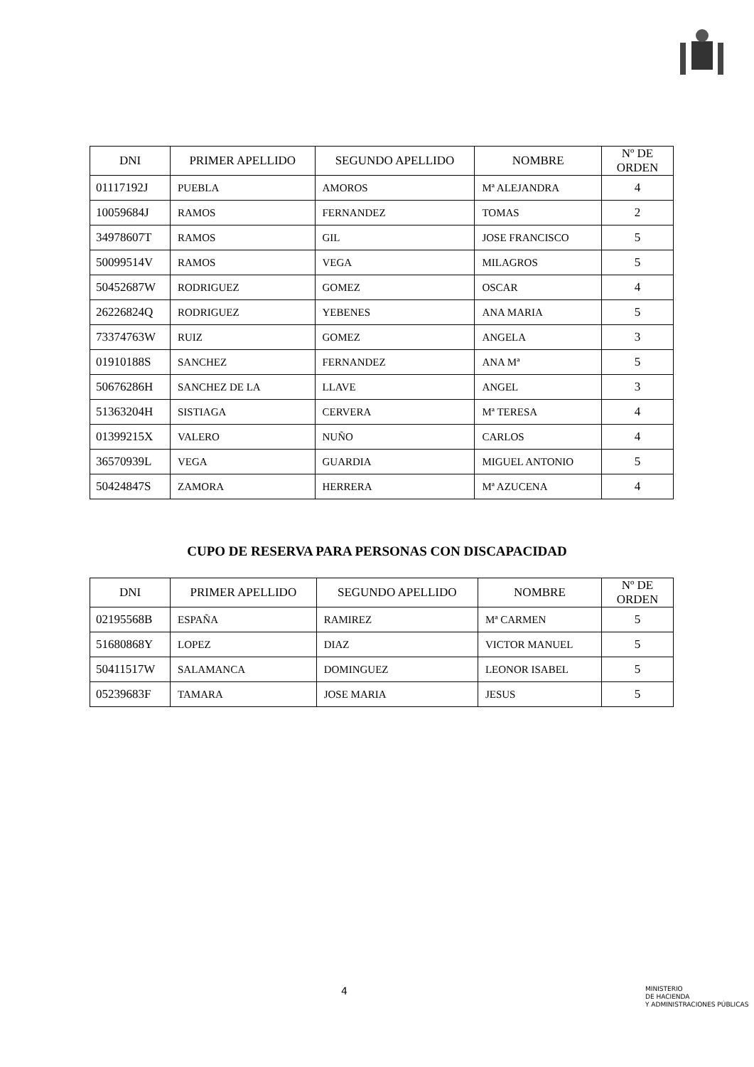| DNI | PRIMER APELLIDO | SEGUNDO APELLIDO | NOMBRE | Nº DE ORDEN |
| --- | --- | --- | --- | --- |
| 01117192J | PUEBLA | AMOROS | Mª ALEJANDRA | 4 |
| 10059684J | RAMOS | FERNANDEZ | TOMAS | 2 |
| 34978607T | RAMOS | GIL | JOSE FRANCISCO | 5 |
| 50099514V | RAMOS | VEGA | MILAGROS | 5 |
| 50452687W | RODRIGUEZ | GOMEZ | OSCAR | 4 |
| 26226824Q | RODRIGUEZ | YEBENES | ANA MARIA | 5 |
| 73374763W | RUIZ | GOMEZ | ANGELA | 3 |
| 01910188S | SANCHEZ | FERNANDEZ | ANA Mª | 5 |
| 50676286H | SANCHEZ DE LA | LLAVE | ANGEL | 3 |
| 51363204H | SISTIAGA | CERVERA | Mª TERESA | 4 |
| 01399215X | VALERO | NUÑO | CARLOS | 4 |
| 36570939L | VEGA | GUARDIA | MIGUEL ANTONIO | 5 |
| 50424847S | ZAMORA | HERRERA | Mª AZUCENA | 4 |
CUPO DE RESERVA PARA PERSONAS CON DISCAPACIDAD
| DNI | PRIMER APELLIDO | SEGUNDO APELLIDO | NOMBRE | Nº DE ORDEN |
| --- | --- | --- | --- | --- |
| 02195568B | ESPAÑA | RAMIREZ | Mª CARMEN | 5 |
| 51680868Y | LOPEZ | DIAZ | VICTOR MANUEL | 5 |
| 50411517W | SALAMANCA | DOMINGUEZ | LEONOR ISABEL | 5 |
| 05239683F | TAMARA | JOSE MARIA | JESUS | 5 |
4
MINISTERIO
DE HACIENDA
Y ADMINISTRACIONES PÚBLICAS